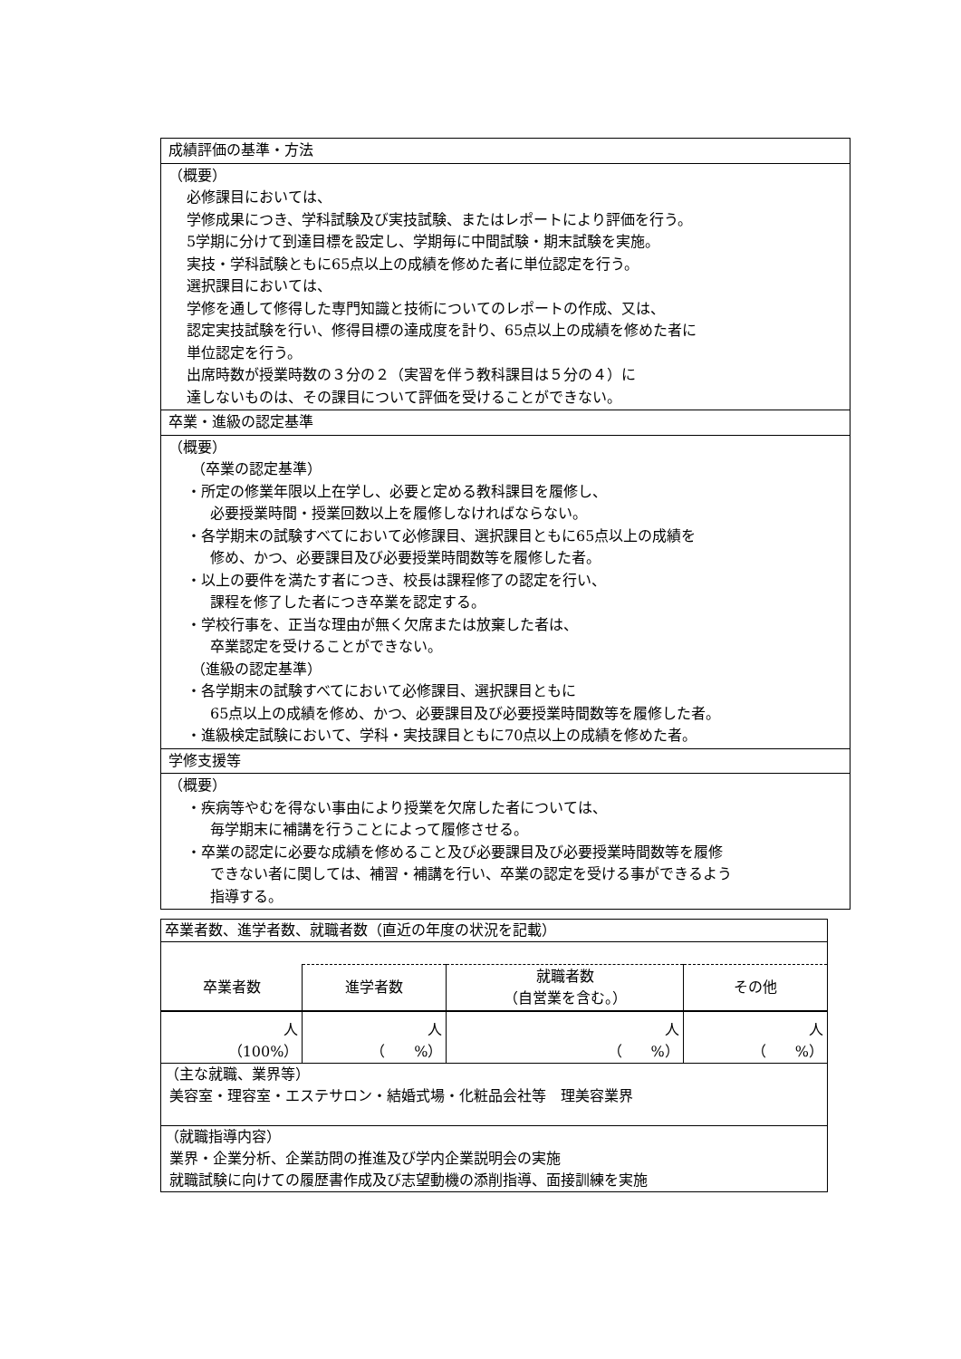| 成績評価の基準・方法 |
| （概要） 必修課目においては、 学修成果につき、学科試験及び実技試験、またはレポートにより評価を行う。 5学期に分けて到達目標を設定し、学期毎に中間試験・期末試験を実施。 実技・学科試験ともに65点以上の成績を修めた者に単位認定を行う。 選択課目においては、 学修を通して修得した専門知識と技術についてのレポートの作成、又は、 認定実技試験を行い、修得目標の達成度を計り、65点以上の成績を修めた者に 単位認定を行う。 出席時数が授業時数の３分の２（実習を伴う教科課目は５分の４）に 達しないものは、その課目について評価を受けることができない。 |
| 卒業・進級の認定基準 |
| （概要） （卒業の認定基準） ・所定の修業年限以上在学し、必要と定める教科課目を履修し、 必要授業時間・授業回数以上を履修しなければならない。 ・各学期末の試験すべてにおいて必修課目、選択課目ともに65点以上の成績を 修め、かつ、必要課目及び必要授業時間数等を履修した者。 ・以上の要件を満たす者につき、校長は課程修了の認定を行い、 課程を修了した者につき卒業を認定する。 ・学校行事を、正当な理由が無く欠席または放棄した者は、 卒業認定を受けることができない。 （進級の認定基準） ・各学期末の試験すべてにおいて必修課目、選択課目ともに 65点以上の成績を修め、かつ、必要課目及び必要授業時間数等を履修した者。 ・進級検定試験において、学科・実技課目ともに70点以上の成績を修めた者。 |
| 学修支援等 |
| （概要） ・疾病等やむを得ない事由により授業を欠席した者については、 毎学期末に補講を行うことによって履修させる。 ・卒業の認定に必要な成績を修めること及び必要課目及び必要授業時間数等を履修 できない者に関しては、補習・補講を行い、卒業の認定を受ける事ができるよう 指導する。 |
| 卒業者数、進学者数、就職者数（直近の年度の状況を記載） | | | |
| 卒業者数 | 進学者数 | 就職者数 （自営業を含む。） | その他 |
| 人 （100%） | 人 （ %） | 人 （ %） | 人 （ %） |
| （主な就職、業界等） 美容室・理容室・エステサロン・結婚式場・化粧品会社等 理美容業界 | | | |
| （就職指導内容） 業界・企業分析、企業訪問の推進及び学内企業説明会の実施 就職試験に向けての履歴書作成及び志望動機の添削指導、面接訓練を実施 | | | |